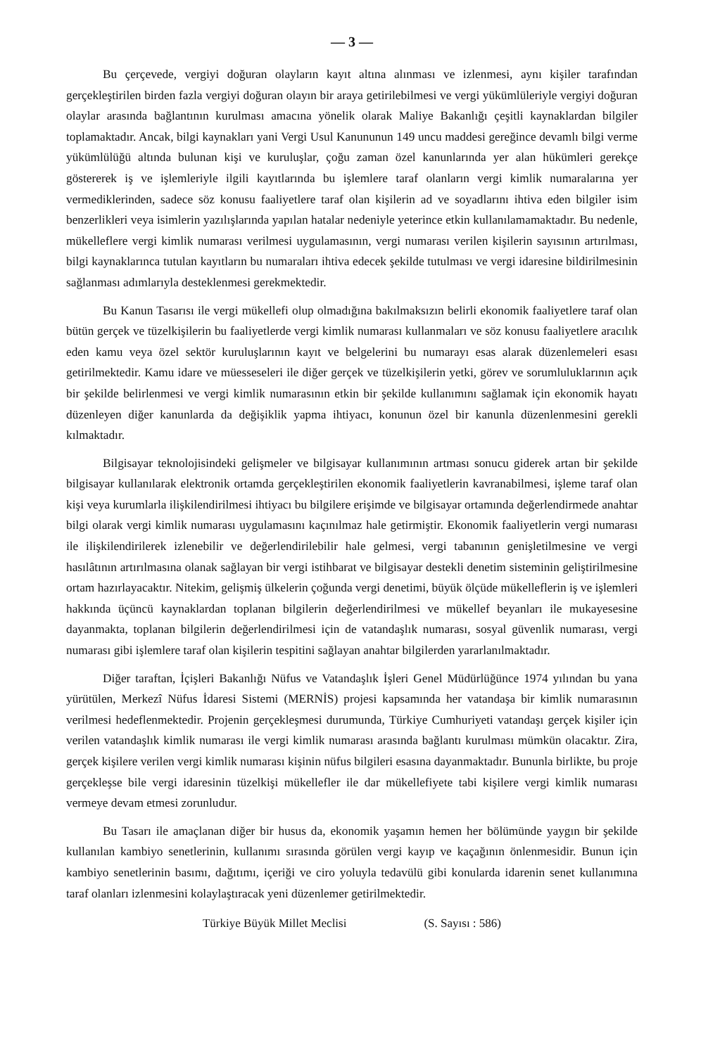— 3 —
Bu çerçevede, vergiyi doğuran olayların kayıt altına alınması ve izlenmesi, aynı kişiler tarafından gerçekleştirilen birden fazla vergiyi doğuran olayın bir araya getirilebilmesi ve vergi yükümlüleriyle vergiyi doğuran olaylar arasında bağlantının kurulması amacına yönelik olarak Maliye Bakanlığı çeşitli kaynaklardan bilgiler toplamaktadır. Ancak, bilgi kaynakları yani Vergi Usul Kanununun 149 uncu maddesi gereğince devamlı bilgi verme yükümlülüğü altında bulunan kişi ve kuruluşlar, çoğu zaman özel kanunlarında yer alan hükümleri gerekçe göstererek iş ve işlemleriyle ilgili kayıtlarında bu işlemlere taraf olanların vergi kimlik numaralarına yer vermediklerinden, sadece söz konusu faaliyetlere taraf olan kişilerin ad ve soyadlarını ihtiva eden bilgiler isim benzerlikleri veya isimlerin yazılışlarında yapılan hatalar nedeniyle yeterince etkin kullanılamamaktadır. Bu nedenle, mükelleflere vergi kimlik numarası verilmesi uygulamasının, vergi numarası verilen kişilerin sayısının artırılması, bilgi kaynaklarınca tutulan kayıtların bu numaraları ihtiva edecek şekilde tutulması ve vergi idaresine bildirilmesinin sağlanması adımlarıyla desteklenmesi gerekmektedir.
Bu Kanun Tasarısı ile vergi mükellefi olup olmadığına bakılmaksızın belirli ekonomik faaliyetlere taraf olan bütün gerçek ve tüzelkişilerin bu faaliyetlerde vergi kimlik numarası kullanmaları ve söz konusu faaliyetlere aracılık eden kamu veya özel sektör kuruluşlarının kayıt ve belgelerini bu numarayı esas alarak düzenlemeleri esası getirilmektedir. Kamu idare ve müesseseleri ile diğer gerçek ve tüzelkişilerin yetki, görev ve sorumluluklarının açık bir şekilde belirlenmesi ve vergi kimlik numarasının etkin bir şekilde kullanımını sağlamak için ekonomik hayatı düzenleyen diğer kanunlarda da değişiklik yapma ihtiyacı, konunun özel bir kanunla düzenlenmesini gerekli kılmaktadır.
Bilgisayar teknolojisindeki gelişmeler ve bilgisayar kullanımının artması sonucu giderek artan bir şekilde bilgisayar kullanılarak elektronik ortamda gerçekleştirilen ekonomik faaliyetlerin kavranabilmesi, işleme taraf olan kişi veya kurumlarla ilişkilendirilmesi ihtiyacı bu bilgilere erişimde ve bilgisayar ortamında değerlendirmede anahtar bilgi olarak vergi kimlik numarası uygulamasını kaçınılmaz hale getirmiştir. Ekonomik faaliyetlerin vergi numarası ile ilişkilendirilerek izlenebilir ve değerlendirilebilir hale gelmesi, vergi tabanının genişletilmesine ve vergi hasılâtının artırılmasına olanak sağlayan bir vergi istihbarat ve bilgisayar destekli denetim sisteminin geliştirilmesine ortam hazırlayacaktır. Nitekim, gelişmiş ülkelerin çoğunda vergi denetimi, büyük ölçüde mükelleflerin iş ve işlemleri hakkında üçüncü kaynaklardan toplanan bilgilerin değerlendirilmesi ve mükellef beyanları ile mukayesesine dayanmakta, toplanan bilgilerin değerlendirilmesi için de vatandaşlık numarası, sosyal güvenlik numarası, vergi numarası gibi işlemlere taraf olan kişilerin tespitini sağlayan anahtar bilgilerden yararlanılmaktadır.
Diğer taraftan, İçişleri Bakanlığı Nüfus ve Vatandaşlık İşleri Genel Müdürlüğünce 1974 yılından bu yana yürütülen, Merkezî Nüfus İdaresi Sistemi (MERNİS) projesi kapsamında her vatandaşa bir kimlik numarasının verilmesi hedeflenmektedir. Projenin gerçekleşmesi durumunda, Türkiye Cumhuriyeti vatandaşı gerçek kişiler için verilen vatandaşlık kimlik numarası ile vergi kimlik numarası arasında bağlantı kurulması mümkün olacaktır. Zira, gerçek kişilere verilen vergi kimlik numarası kişinin nüfus bilgileri esasına dayanmaktadır. Bununla birlikte, bu proje gerçekleşse bile vergi idaresinin tüzelkişi mükellefler ile dar mükellefiyete tabi kişilere vergi kimlik numarası vermeye devam etmesi zorunludur.
Bu Tasarı ile amaçlanan diğer bir husus da, ekonomik yaşamın hemen her bölümünde yaygın bir şekilde kullanılan kambiyo senetlerinin, kullanımı sırasında görülen vergi kayıp ve kaçağının önlenmesidir. Bunun için kambiyo senetlerinin basımı, dağıtımı, içeriği ve ciro yoluyla tedavülü gibi konularda idarenin senet kullanımına taraf olanları izlenmesini kolaylaştıracak yeni düzenlemer getirilmektedir.
Türkiye Büyük Millet Meclisi (S. Sayısı : 586)